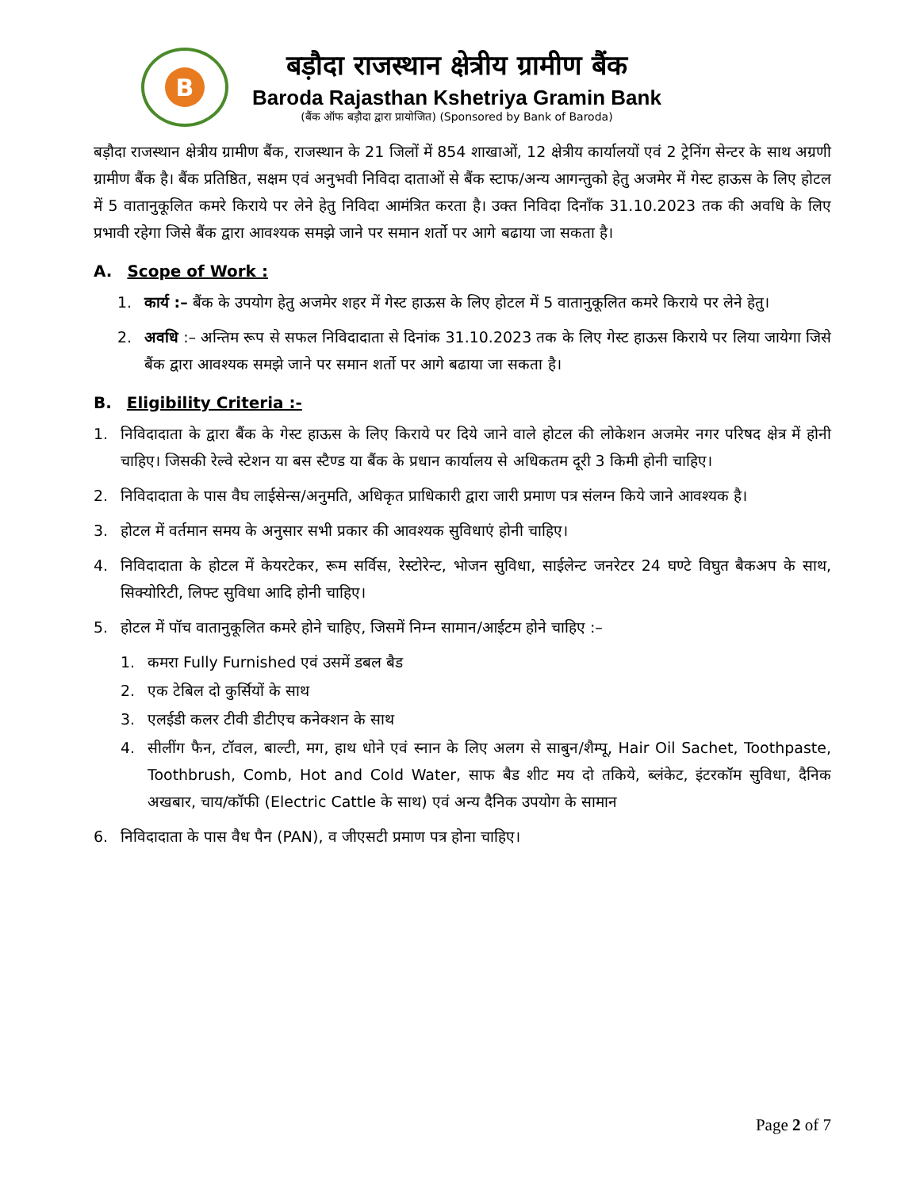B
बड़ौदा राजस्थान क्षेत्रीय ग्रामीण बैंक
Baroda Rajasthan Kshetriya Gramin Bank
(बैंक ऑफ बड़ौदा द्वारा प्रायोजित) (Sponsored by Bank of Baroda)
बड़ौदा राजस्थान क्षेत्रीय ग्रामीण बैंक, राजस्थान के 21 जिलों में 854 शाखाओं, 12 क्षेत्रीय कार्यालयों एवं 2 ट्रेनिंग सेन्टर के साथ अग्रणी ग्रामीण बैंक है। बैंक प्रतिष्ठित, सक्षम एवं अनुभवी निविदा दाताओं से बैंक स्टाफ/अन्य आगन्तुको हेतु अजमेर में गेस्ट हाऊस के लिए होटल में 5 वातानुकूलित कमरे किराये पर लेने हेतु निविदा आमंत्रित करता है। उक्त निविदा दिनाँक 31.10.2023 तक की अवधि के लिए प्रभावी रहेगा जिसे बैंक द्वारा आवश्यक समझे जाने पर समान शर्तो पर आगे बढाया जा सकता है।
A. Scope of Work :
1. कार्य :– बैंक के उपयोग हेतु अजमेर शहर में गेस्ट हाऊस के लिए होटल में 5 वातानुकूलित कमरे किराये पर लेने हेतु।
2. अवधि :– अन्तिम रूप से सफल निविदादाता से दिनांक 31.10.2023 तक के लिए गेस्ट हाऊस किराये पर लिया जायेगा जिसे बैंक द्वारा आवश्यक समझे जाने पर समान शर्तो पर आगे बढाया जा सकता है।
B. Eligibility Criteria :-
1. निविदादाता के द्वारा बैंक के गेस्ट हाऊस के लिए किराये पर दिये जाने वाले होटल की लोकेशन अजमेर नगर परिषद क्षेत्र में होनी चाहिए। जिसकी रेल्वे स्टेशन या बस स्टैण्ड या बैंक के प्रधान कार्यालय से अधिकतम दूरी 3 किमी होनी चाहिए।
2. निविदादाता के पास वैघ लाईसेन्स/अनुमति, अधिकृत प्राधिकारी द्वारा जारी प्रमाण पत्र संलग्न किये जाने आवश्यक है।
3. होटल में वर्तमान समय के अनुसार सभी प्रकार की आवश्यक सुविधाएं होनी चाहिए।
4. निविदादाता के होटल में केयरटेकर, रूम सर्विस, रेस्टोरेन्ट, भोजन सुविधा, साईलेन्ट जनरेटर 24 घण्टे विघुत बैकअप के साथ, सिक्योरिटी, लिफ्ट सुविधा आदि होनी चाहिए।
5. होटल में पॉच वातानुकूलित कमरे होने चाहिए, जिसमें निम्न सामान/आईटम होने चाहिए :–
1. कमरा Fully Furnished एवं उसमें डबल बैड
2. एक टेबिल दो कुर्सियों के साथ
3. एलईडी कलर टीवी डीटीएच कनेक्शन के साथ
4. सीलींग फैन, टॉवल, बाल्टी, मग, हाथ धोने एवं स्नान के लिए अलग से साबुन/शैम्पू, Hair Oil Sachet, Toothpaste, Toothbrush, Comb, Hot and Cold Water, साफ बैड शीट मय दो तकिये, ब्लंकेट, इंटरकॉम सुविधा, दैनिक अखबार, चाय/कॉफी (Electric Cattle के साथ) एवं अन्य दैनिक उपयोग के सामान
6. निविदादाता के पास वैध पैन (PAN), व जीएसटी प्रमाण पत्र होना चाहिए।
Page 2 of 7